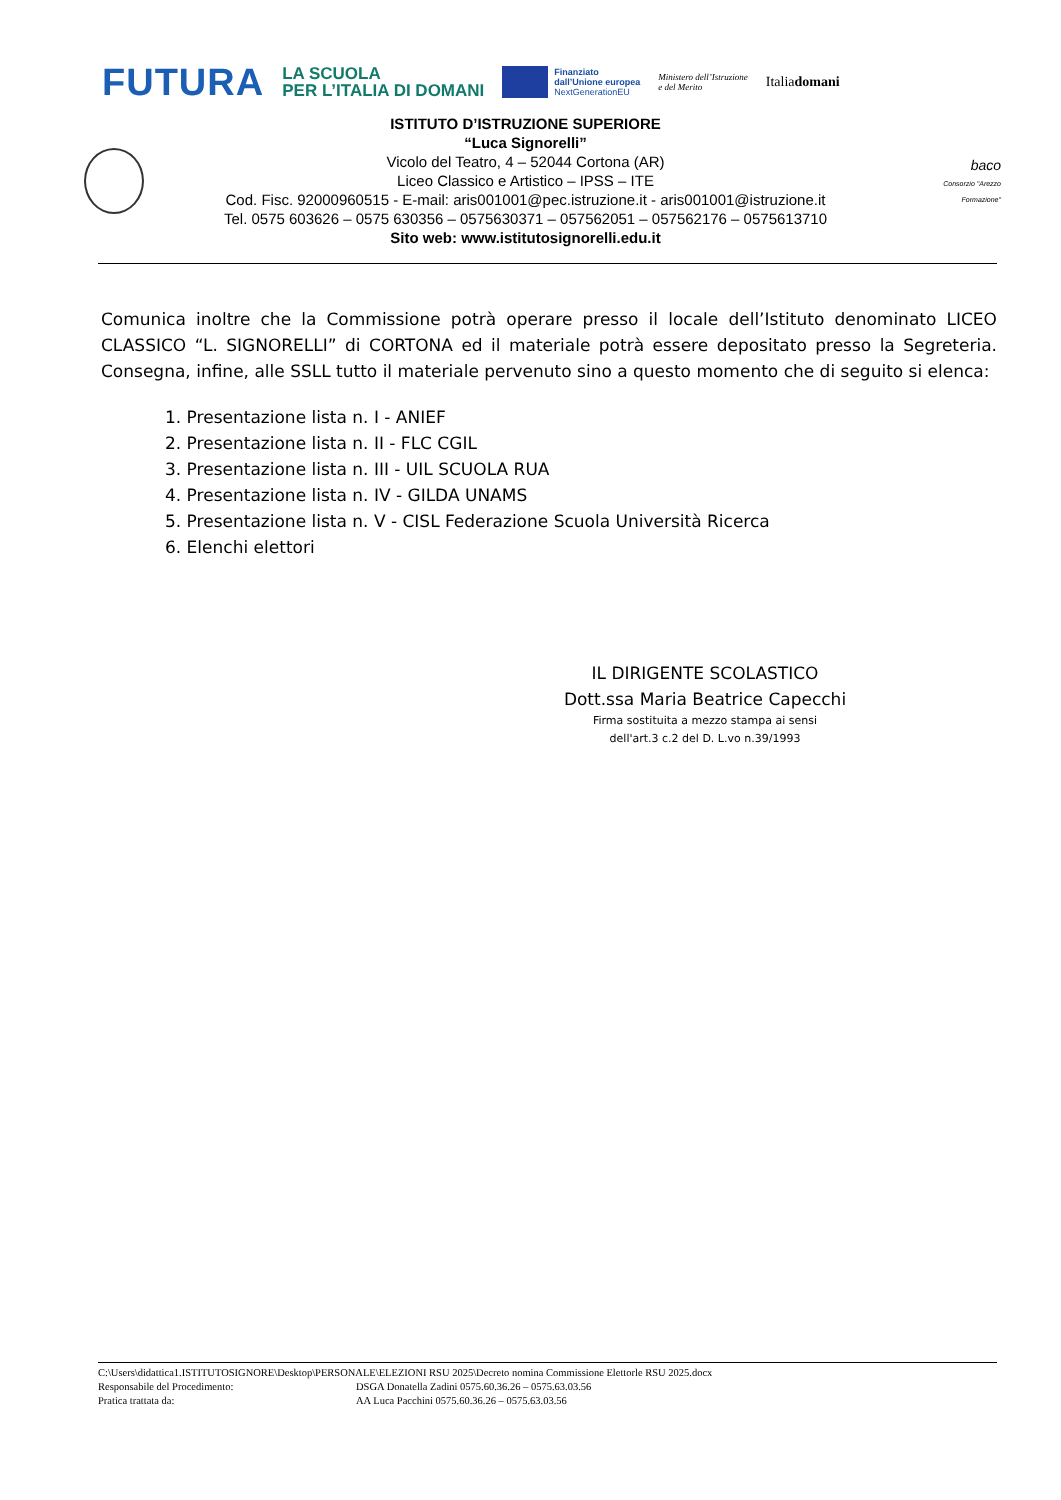FUTURA
LA SCUOLA
PER L’ITALIA DI DOMANI
Finanziato
dall’Unione europea
NextGenerationEU
Ministero dell’Istruzione
e del Merito
Italiadomani
ISTITUTO D’ISTRUZIONE SUPERIORE
“Luca Signorelli”
Vicolo del Teatro, 4 – 52044 Cortona (AR)
Liceo Classico e Artistico – IPSS – ITE
Cod. Fisc. 92000960515 - E-mail: aris001001@pec.istruzione.it - aris001001@istruzione.it
Tel. 0575 603626 – 0575 630356 – 0575630371 – 057562051 – 057562176 – 0575613710
Sito web: www.istitutosignorelli.edu.it
baco
Consorzio "Arezzo Formazione"
Comunica inoltre che la Commissione potrà operare presso il locale dell’Istituto denominato LICEO CLASSICO “L. SIGNORELLI” di CORTONA ed il materiale potrà essere depositato presso la Segreteria. Consegna, infine, alle SSLL tutto il materiale pervenuto sino a questo momento che di seguito si elenca:
1. Presentazione lista n. I - ANIEF
2. Presentazione lista n. II - FLC CGIL
3. Presentazione lista n. III - UIL SCUOLA RUA
4. Presentazione lista n. IV - GILDA UNAMS
5. Presentazione lista n. V - CISL Federazione Scuola Università Ricerca
6. Elenchi elettori
IL DIRIGENTE SCOLASTICO
Dott.ssa Maria Beatrice Capecchi
Firma sostituita a mezzo stampa ai sensi
dell'art.3 c.2 del D. L.vo n.39/1993
C:\Users\didattica1.ISTITUTOSIGNORE\Desktop\PERSONALE\ELEZIONI RSU 2025\Decreto nomina Commissione Elettorle RSU 2025.docx
Responsabile del Procedimento: DSGA Donatella Zadini 0575.60.36.26 – 0575.63.03.56
Pratica trattata da: AA Luca Pacchini 0575.60.36.26 – 0575.63.03.56